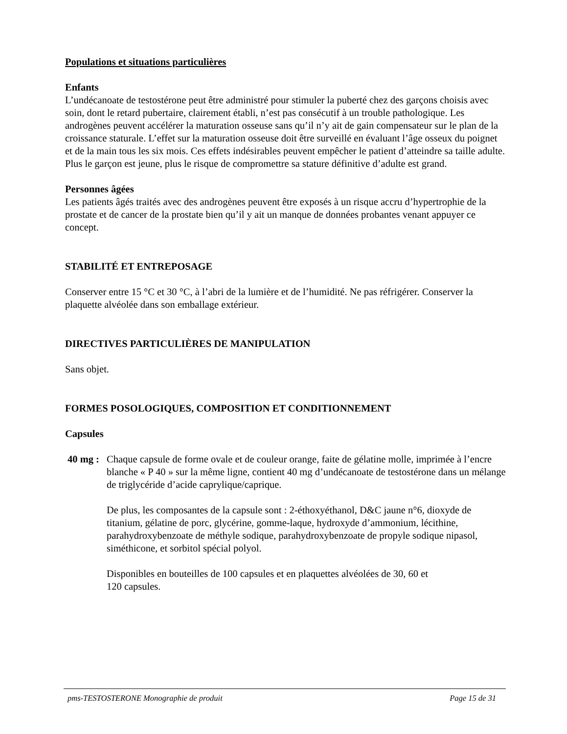Populations et situations particulières
Enfants
L’undécanoate de testostérone peut être administré pour stimuler la puberté chez des garçons choisis avec soin, dont le retard pubertaire, clairement établi, n’est pas consécutif à un trouble pathologique. Les androgènes peuvent accélérer la maturation osseuse sans qu’il n’y ait de gain compensateur sur le plan de la croissance staturale. L’effet sur la maturation osseuse doit être surveillé en évaluant l’âge osseux du poignet et de la main tous les six mois. Ces effets indésirables peuvent empêcher le patient d’atteindre sa taille adulte. Plus le garçon est jeune, plus le risque de compromettre sa stature définitive d’adulte est grand.
Personnes âgées
Les patients âgés traités avec des androgènes peuvent être exposés à un risque accru d’hypertrophie de la prostate et de cancer de la prostate bien qu’il y ait un manque de données probantes venant appuyer ce concept.
STABILITÉ ET ENTREPOSAGE
Conserver entre 15 °C et 30 °C, à l’abri de la lumière et de l’humidité. Ne pas réfrigérer. Conserver la plaquette alvéolée dans son emballage extérieur.
DIRECTIVES PARTICULIÈRES DE MANIPULATION
Sans objet.
FORMES POSOLOGIQUES, COMPOSITION ET CONDITIONNEMENT
Capsules
40 mg :
Chaque capsule de forme ovale et de couleur orange, faite de gélatine molle, imprimée à l’encre blanche « P 40 » sur la même ligne, contient 40 mg d’undécanoate de testostérone dans un mélange de triglycéride d’acide caprylique/caprique.
De plus, les composantes de la capsule sont : 2-éthoxyéthanol, D&C jaune n°6, dioxyde de titanium, gélatine de porc, glycérine, gomme-laque, hydroxyde d’ammonium, lécithine, parahydroxybenzoate de méthyle sodique, parahydroxybenzoate de propyle sodique nipasol, siméthicone, et sorbitol spécial polyol.
Disponibles en bouteilles de 100 capsules et en plaquettes alvéolées de 30, 60 et
120 capsules.
pms-TESTOSTERONE Monographie de produit Page 15 de 31